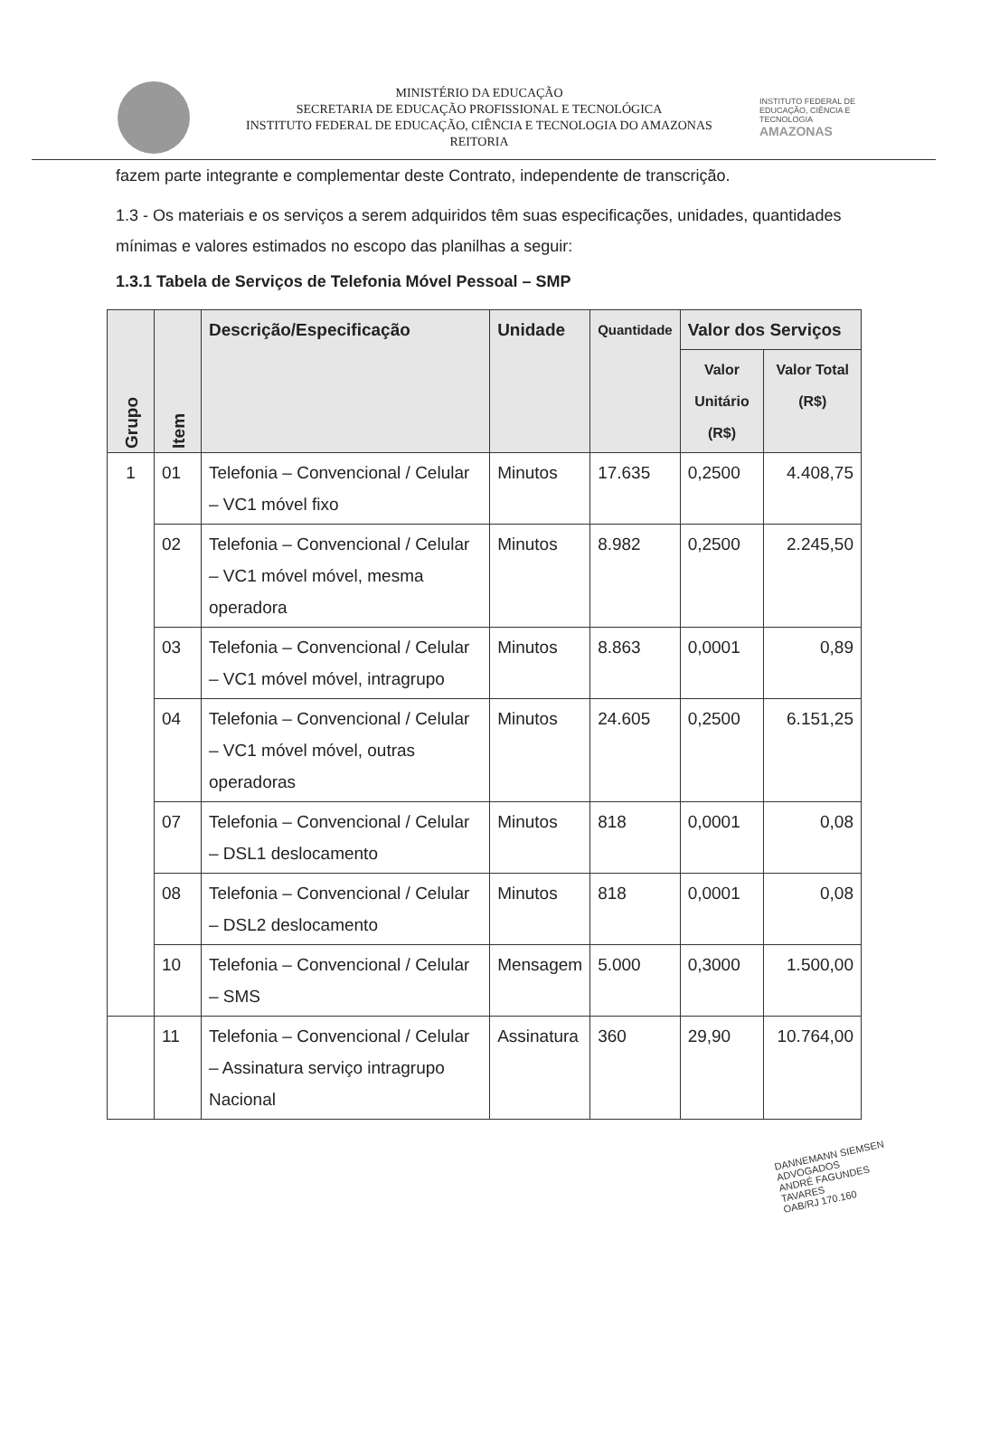MINISTÉRIO DA EDUCAÇÃO
SECRETARIA DE EDUCAÇÃO PROFISSIONAL E TECNOLÓGICA
INSTITUTO FEDERAL DE EDUCAÇÃO, CIÊNCIA E TECNOLOGIA DO AMAZONAS
REITORIA
INSTITUTO FEDERAL DE EDUCAÇÃO, CIÊNCIA E TECNOLOGIA
AMAZONAS
fazem parte integrante e complementar deste Contrato, independente de transcrição.
1.3 - Os materiais e os serviços a serem adquiridos têm suas especificações, unidades, quantidades mínimas e valores estimados no escopo das planilhas a seguir:
1.3.1 Tabela de Serviços de Telefonia Móvel Pessoal – SMP
| Grupo | Item | Descrição/Especificação | Unidade | Quantidade | Valor dos Serviços | |
| --- | --- | --- | --- | --- | --- | --- |
| | | | | | Valor Unitário (R$) | Valor Total (R$) |
| 1 | 01 | Telefonia – Convencional / Celular – VC1 móvel fixo | Minutos | 17.635 | 0,2500 | 4.408,75 |
| | 02 | Telefonia – Convencional / Celular – VC1 móvel móvel, mesma operadora | Minutos | 8.982 | 0,2500 | 2.245,50 |
| | 03 | Telefonia – Convencional / Celular – VC1 móvel móvel, intragrupo | Minutos | 8.863 | 0,0001 | 0,89 |
| | 04 | Telefonia – Convencional / Celular – VC1 móvel móvel, outras operadoras | Minutos | 24.605 | 0,2500 | 6.151,25 |
| | 07 | Telefonia – Convencional / Celular – DSL1 deslocamento | Minutos | 818 | 0,0001 | 0,08 |
| | 08 | Telefonia – Convencional / Celular – DSL2 deslocamento | Minutos | 818 | 0,0001 | 0,08 |
| | 10 | Telefonia – Convencional / Celular – SMS | Mensagem | 5.000 | 0,3000 | 1.500,00 |
| | 11 | Telefonia – Convencional / Celular – Assinatura serviço intragrupo Nacional | Assinatura | 360 | 29,90 | 10.764,00 |
DANNEMANN SIEMSEN ADVOGADOS
ANDRÉ FAGUNDES TAVARES
OAB/RJ 170.160